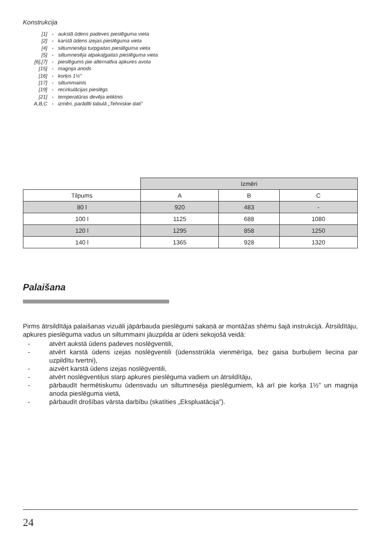Konstrukcija
[1] - aukstā ūdens padeves pieslēguma vieta
[2] - karstā ūdens izejas pieslēguma vieta
[4] - siltumnesēja turpgaitas pieslēguma vieta
[5] - siltumnesēja atpakaļgaitas pieslēguma vieta
[6],[7] - pieslēgums pie alternatīva apkures avota
[15] - magnija anods
[16] - korķis 1½”
[17] - siltummainis
[19] - recirkulācijas pieslēgs
[21] - temperatūras devēja ieliktnis
A,B,C - izmēri, parādīti tabulā „Tehniskie dati”
| | Izmēri | | |
| Tilpums | A | B | C |
| 80 l | 920 | 483 | - |
| 100 l | 1125 | 688 | 1080 |
| 120 l | 1295 | 858 | 1250 |
| 140 l | 1365 | 928 | 1320 |
Palaišana
Pirms ātrsildītāja palaišanas vizuāli jāpārbauda pieslēgumi sakaņā ar montāžas shēmu šajā instrukcijā. Ātrsildītāju, apkures pieslēguma vadus un siltummaini jāuzpilda ar ūdeni sekojošā veidā:
- atvērt aukstā ūdens padeves noslēgventili,
- atvērt karstā ūdens izejas noslēgventili (ūdensstrūkla vienmērīga, bez gaisa burbuļiem liecina par uzpildītu tvertni),
- aizvērt karstā ūdens izejas noslēgventili,
- atvērt noslēgventiļus starp apkures pieslēguma vadiem un ātrsildītāju,
- pārbaudīt hermētiskumu ūdensvadu un siltumnesēja pieslēgumiem, kā arī pie korķa 1½” un magnija anoda pieslēguma vietā,
- pārbaudīt drošības vārsta darbību (skatīties „Ekspluatācija”).
24